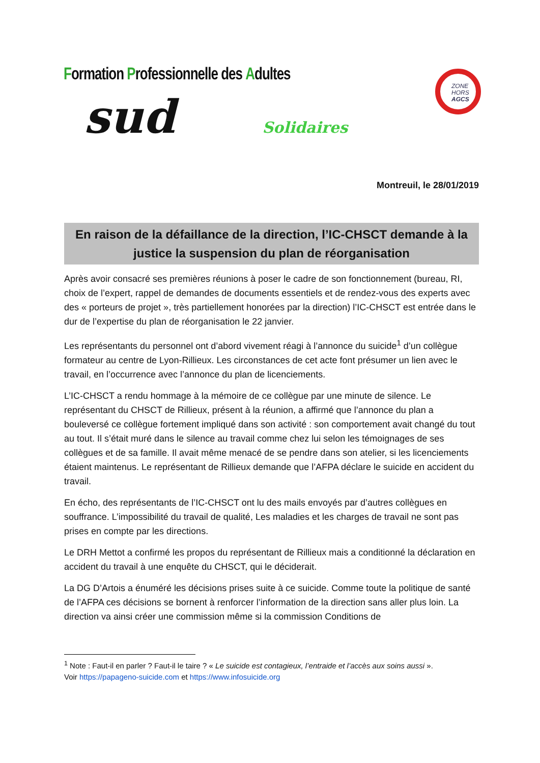Formation Professionnelle des Adultes
sud Solidaires
ZONE
HORS
AGCS
Montreuil, le 28/01/2019
En raison de la défaillance de la direction, l’IC-CHSCT demande à la justice la suspension du plan de réorganisation
Après avoir consacré ses premières réunions à poser le cadre de son fonctionnement (bureau, RI, choix de l’expert, rappel de demandes de documents essentiels et de rendez-vous des experts avec des « porteurs de projet », très partiellement honorées par la direction) l’IC-CHSCT est entrée dans le dur de l’expertise du plan de réorganisation le 22 janvier.
Les représentants du personnel ont d’abord vivement réagi à l’annonce du suicide<sup>1</sup> d’un collègue formateur au centre de Lyon-Rillieux. Les circonstances de cet acte font présumer un lien avec le travail, en l’occurrence avec l’annonce du plan de licenciements.
L’IC-CHSCT a rendu hommage à la mémoire de ce collègue par une minute de silence. Le représentant du CHSCT de Rillieux, présent à la réunion, a affirmé que l’annonce du plan a bouleversé ce collègue fortement impliqué dans son activité : son comportement avait changé du tout au tout. Il s’était muré dans le silence au travail comme chez lui selon les témoignages de ses collègues et de sa famille. Il avait même menacé de se pendre dans son atelier, si les licenciements étaient maintenus. Le représentant de Rillieux demande que l’AFPA déclare le suicide en accident du travail.
En écho, des représentants de l’IC-CHSCT ont lu des mails envoyés par d’autres collègues en souffrance. L’impossibilité du travail de qualité, Les maladies et les charges de travail ne sont pas prises en compte par les directions.
Le DRH Mettot a confirmé les propos du représentant de Rillieux mais a conditionné la déclaration en accident du travail à une enquête du CHSCT, qui le déciderait.
La DG D’Artois a énuméré les décisions prises suite à ce suicide. Comme toute la politique de santé de l’AFPA ces décisions se bornent à renforcer l’information de la direction sans aller plus loin. La direction va ainsi créer une commission même si la commission Conditions de
<sup>1</sup> Note : Faut-il en parler ? Faut-il le taire ? « Le suicide est contagieux, l’entraide et l’accès aux soins aussi ».
Voir https://papageno-suicide.com et https://www.infosuicide.org